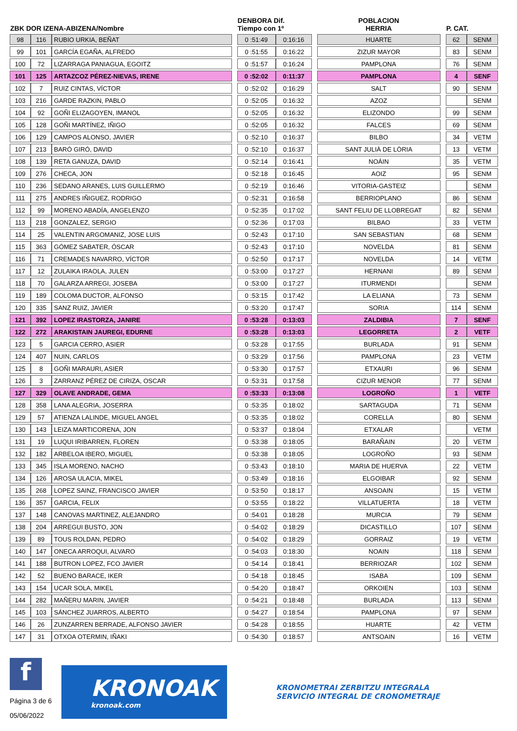| ZBK DOR IZENA-ABIZENA/Nombre | | | | DENBORA Dif. Tiempo con 1º | | | POBLACION HERRIA | | P. CAT. | |
| --- | --- | --- | --- | --- | --- | --- | --- | --- | --- | --- |
| 98 | 116 | RUBIO URKIA, BEÑAT | | 0 :51:49 | 0:16:16 | | HUARTE | | 62 | SENM |
| 99 | 101 | GARCÍA EGAÑA, ALFREDO | | 0 :51:55 | 0:16:22 | | ZIZUR MAYOR | | 83 | SENM |
| 100 | 72 | LIZARRAGA PANIAGUA, EGOITZ | | 0 :51:57 | 0:16:24 | | PAMPLONA | | 76 | SENM |
| 101 | 125 | ARTAZCOZ PÉREZ-NIEVAS, IRENE | | 0 :52:02 | 0:11:37 | | PAMPLONA | | 4 | SENF |
| 102 | 7 | RUIZ CINTAS, VÍCTOR | | 0 :52:02 | 0:16:29 | | SALT | | 90 | SENM |
| 103 | 216 | GARDE RAZKIN, PABLO | | 0 :52:05 | 0:16:32 | | AZOZ | | | SENM |
| 104 | 92 | GOÑI ELIZAGOYEN, IMANOL | | 0 :52:05 | 0:16:32 | | ELIZONDO | | 99 | SENM |
| 105 | 128 | GOÑI MARTÍNEZ, IÑIGO | | 0 :52:05 | 0:16:32 | | FALCES | | 69 | SENM |
| 106 | 129 | CAMPOS ALONSO, JAVIER | | 0 :52:10 | 0:16:37 | | BILBO | | 34 | VETM |
| 107 | 213 | BARÓ GIRÓ, DAVID | | 0 :52:10 | 0:16:37 | | SANT JULIÀ DE LÒRIA | | 13 | VETM |
| 108 | 139 | RETA GANUZA, DAVID | | 0 :52:14 | 0:16:41 | | NOÁIN | | 35 | VETM |
| 109 | 276 | CHECA, JON | | 0 :52:18 | 0:16:45 | | AOIZ | | 95 | SENM |
| 110 | 236 | SEDANO ARANES, LUIS GUILLERMO | | 0 :52:19 | 0:16:46 | | VITORIA-GASTEIZ | | | SENM |
| 111 | 275 | ANDRES IÑIGUEZ, RODRIGO | | 0 :52:31 | 0:16:58 | | BERRIOPLANO | | 86 | SENM |
| 112 | 99 | MORENO ABADÍA, ANGELENZO | | 0 :52:35 | 0:17:02 | | SANT FELIU DE LLOBREGAT | | 82 | SENM |
| 113 | 218 | GONZALEZ, SERGIO | | 0 :52:36 | 0:17:03 | | BILBAO | | 33 | VETM |
| 114 | 25 | VALENTIN ARGOMANIZ, JOSE LUIS | | 0 :52:43 | 0:17:10 | | SAN SEBASTIAN | | 68 | SENM |
| 115 | 363 | GÓMEZ SABATER, ÓSCAR | | 0 :52:43 | 0:17:10 | | NOVELDA | | 81 | SENM |
| 116 | 71 | CREMADES NAVARRO, VÍCTOR | | 0 :52:50 | 0:17:17 | | NOVELDA | | 14 | VETM |
| 117 | 12 | ZULAIKA IRAOLA, JULEN | | 0 :53:00 | 0:17:27 | | HERNANI | | 89 | SENM |
| 118 | 70 | GALARZA ARREGI, JOSEBA | | 0 :53:00 | 0:17:27 | | ITURMENDI | | | SENM |
| 119 | 189 | COLOMA DUCTOR, ALFONSO | | 0 :53:15 | 0:17:42 | | LA ELIANA | | 73 | SENM |
| 120 | 335 | SANZ RUIZ, JAVIER | | 0 :53:20 | 0:17:47 | | SORIA | | 114 | SENM |
| 121 | 392 | LOPEZ IRASTORZA, JANIRE | | 0 :53:28 | 0:13:03 | | ZALDIBIA | | 7 | SENF |
| 122 | 272 | ARAKISTAIN JAUREGI, EDURNE | | 0 :53:28 | 0:13:03 | | LEGORRETA | | 2 | VETF |
| 123 | 5 | GARCIA CERRO, ASIER | | 0 :53:28 | 0:17:55 | | BURLADA | | 91 | SENM |
| 124 | 407 | NUIN, CARLOS | | 0 :53:29 | 0:17:56 | | PAMPLONA | | 23 | VETM |
| 125 | 8 | GOÑI MARAURI, ASIER | | 0 :53:30 | 0:17:57 | | ETXAURI | | 96 | SENM |
| 126 | 3 | ZARRANZ PÉREZ DE CIRIZA, OSCAR | | 0 :53:31 | 0:17:58 | | CIZUR MENOR | | 77 | SENM |
| 127 | 329 | OLAVE ANDRADE, GEMA | | 0 :53:33 | 0:13:08 | | LOGROÑO | | 1 | VETF |
| 128 | 358 | LANA ALEGRIA, JOSERRA | | 0 :53:35 | 0:18:02 | | SARTAGUDA | | 71 | SENM |
| 129 | 57 | ATIENZA LALINDE, MIGUEL ANGEL | | 0 :53:35 | 0:18:02 | | CORELLA | | 80 | SENM |
| 130 | 143 | LEIZA MARTICORENA, JON | | 0 :53:37 | 0:18:04 | | ETXALAR | | | VETM |
| 131 | 19 | LUQUI IRIBARREN, FLOREN | | 0 :53:38 | 0:18:05 | | BARAÑAIN | | 20 | VETM |
| 132 | 182 | ARBELOA IBERO, MIGUEL | | 0 :53:38 | 0:18:05 | | LOGROÑO | | 93 | SENM |
| 133 | 345 | ISLA MORENO, NACHO | | 0 :53:43 | 0:18:10 | | MARIA DE HUERVA | | 22 | VETM |
| 134 | 126 | AROSA ULACIA, MIKEL | | 0 :53:49 | 0:18:16 | | ELGOIBAR | | 92 | SENM |
| 135 | 268 | LOPEZ SAINZ, FRANCISCO JAVIER | | 0 :53:50 | 0:18:17 | | ANSOAIN | | 15 | VETM |
| 136 | 357 | GARCIA, FELIX | | 0 :53:55 | 0:18:22 | | VILLATUERTA | | 18 | VETM |
| 137 | 148 | CANOVAS MARTINEZ, ALEJANDRO | | 0 :54:01 | 0:18:28 | | MURCIA | | 79 | SENM |
| 138 | 204 | ARREGUI BUSTO, JON | | 0 :54:02 | 0:18:29 | | DICASTILLO | | 107 | SENM |
| 139 | 89 | TOUS ROLDAN, PEDRO | | 0 :54:02 | 0:18:29 | | GORRAIZ | | 19 | VETM |
| 140 | 147 | ONECA ARROQUI, ALVARO | | 0 :54:03 | 0:18:30 | | NOAIN | | 118 | SENM |
| 141 | 188 | BUTRON LOPEZ, FCO JAVIER | | 0 :54:14 | 0:18:41 | | BERRIOZAR | | 102 | SENM |
| 142 | 52 | BUENO BARACE, IKER | | 0 :54:18 | 0:18:45 | | ISABA | | 109 | SENM |
| 143 | 154 | UCAR SOLA, MIKEL | | 0 :54:20 | 0:18:47 | | ORKOIEN | | 103 | SENM |
| 144 | 282 | MAÑERU MARIN, JAVIER | | 0 :54:21 | 0:18:48 | | BURLADA | | 113 | SENM |
| 145 | 103 | SÁNCHEZ JUARROS, ALBERTO | | 0 :54:27 | 0:18:54 | | PAMPLONA | | 97 | SENM |
| 146 | 26 | ZUNZARREN BERRADE, ALFONSO JAVIER | | 0 :54:28 | 0:18:55 | | HUARTE | | 42 | VETM |
| 147 | 31 | OTXOA OTERMIN, IÑAKI | | 0 :54:30 | 0:18:57 | | ANTSOAIN | | 16 | VETM |
f
Página 3 de 6
05/06/2022
KRONOAK
kronoak.com
KRONOMETRAI ZERBITZU INTEGRALA
SERVICIO INTEGRAL DE CRONOMETRAJE